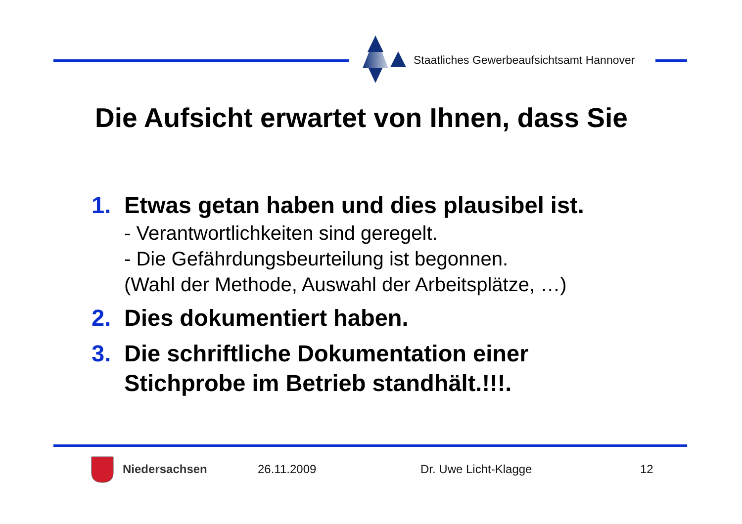Staatliches Gewerbeaufsichtsamt Hannover
Die Aufsicht erwartet von Ihnen, dass Sie
1. Etwas getan haben und dies plausibel ist.
- Verantwortlichkeiten sind geregelt.
- Die Gefährdungsbeurteilung ist begonnen.
(Wahl der Methode, Auswahl der Arbeitsplätze, …)
2. Dies dokumentiert haben.
3. Die schriftliche Dokumentation einer
Stichprobe im Betrieb standhält.!!!.
Niedersachsen 26.11.2009 Dr. Uwe Licht-Klagge 12